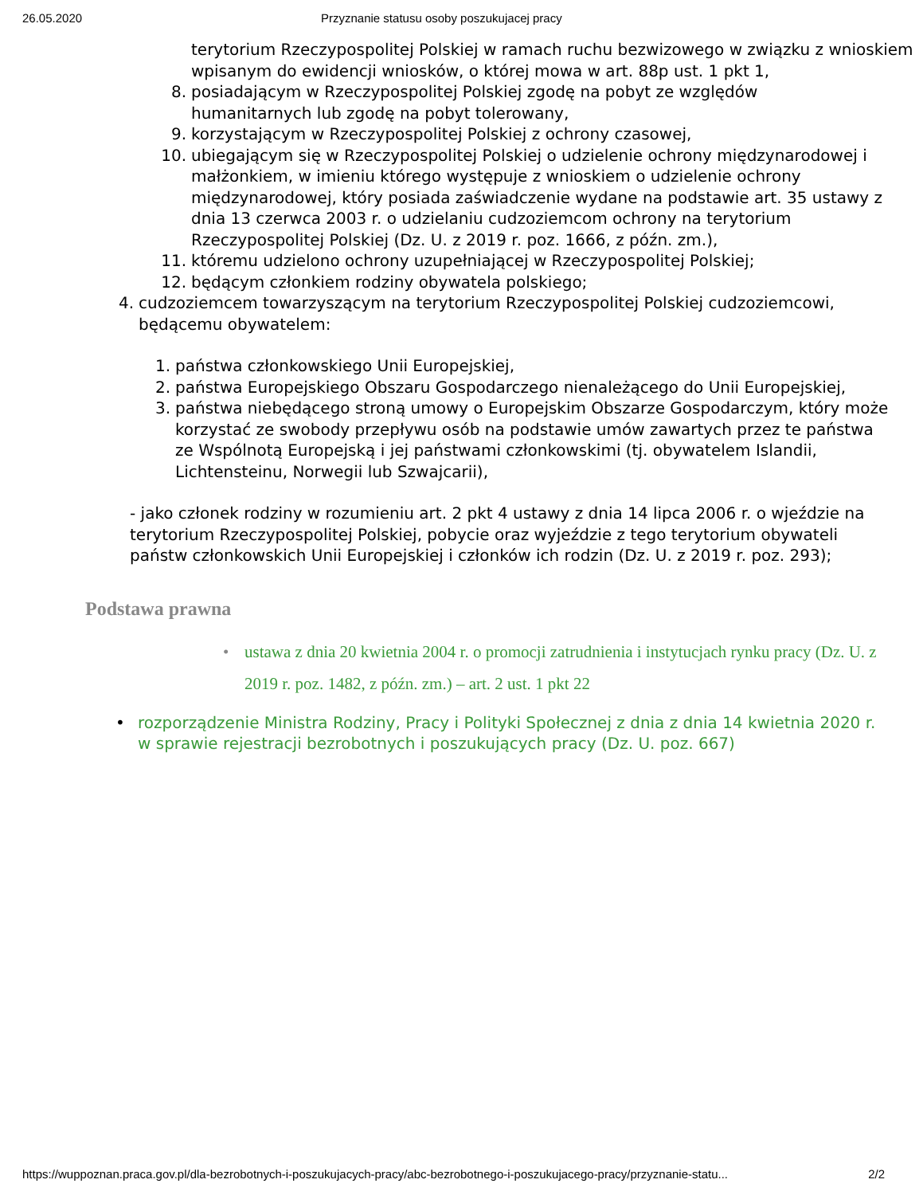26.05.2020 Przyznanie statusu osoby poszukujacej pracy
terytorium Rzeczypospolitej Polskiej w ramach ruchu bezwizowego w związku z wnioskiem wpisanym do ewidencji wniosków, o której mowa w art. 88p ust. 1 pkt 1,
8. posiadającym w Rzeczypospolitej Polskiej zgodę na pobyt ze względów humanitarnych lub zgodę na pobyt tolerowany,
9. korzystającym w Rzeczypospolitej Polskiej z ochrony czasowej,
10. ubiegającym się w Rzeczypospolitej Polskiej o udzielenie ochrony międzynarodowej i małżonkiem, w imieniu którego występuje z wnioskiem o udzielenie ochrony międzynarodowej, który posiada zaświadczenie wydane na podstawie art. 35 ustawy z dnia 13 czerwca 2003 r. o udzielaniu cudzoziemcom ochrony na terytorium Rzeczypospolitej Polskiej (Dz. U. z 2019 r. poz. 1666, z późn. zm.),
11. któremu udzielono ochrony uzupełniającej w Rzeczypospolitej Polskiej;
12. będącym członkiem rodziny obywatela polskiego;
4. cudzoziemcem towarzyszącym na terytorium Rzeczypospolitej Polskiej cudzoziemcowi, będącemu obywatelem:
1. państwa członkowskiego Unii Europejskiej,
2. państwa Europejskiego Obszaru Gospodarczego nienależącego do Unii Europejskiej,
3. państwa niebędącego stroną umowy o Europejskim Obszarze Gospodarczym, który może korzystać ze swobody przepływu osób na podstawie umów zawartych przez te państwa ze Wspólnotą Europejską i jej państwami członkowskimi (tj. obywatelem Islandii, Lichtensteinu, Norwegii lub Szwajcarii),
- jako członek rodziny w rozumieniu art. 2 pkt 4 ustawy z dnia 14 lipca 2006 r. o wjeździe na terytorium Rzeczypospolitej Polskiej, pobycie oraz wyjeździe z tego terytorium obywateli państw członkowskich Unii Europejskiej i członków ich rodzin (Dz. U. z 2019 r. poz. 293);
Podstawa prawna
• ustawa z dnia 20 kwietnia 2004 r. o promocji zatrudnienia i instytucjach rynku pracy (Dz. U. z 2019 r. poz. 1482, z późn. zm.) – art. 2 ust. 1 pkt 22
• rozporządzenie Ministra Rodziny, Pracy i Polityki Społecznej z dnia z dnia 14 kwietnia 2020 r. w sprawie rejestracji bezrobotnych i poszukujących pracy (Dz. U. poz. 667)
https://wuppoznan.praca.gov.pl/dla-bezrobotnych-i-poszukujacych-pracy/abc-bezrobotnego-i-poszukujacego-pracy/przyznanie-statu... 2/2